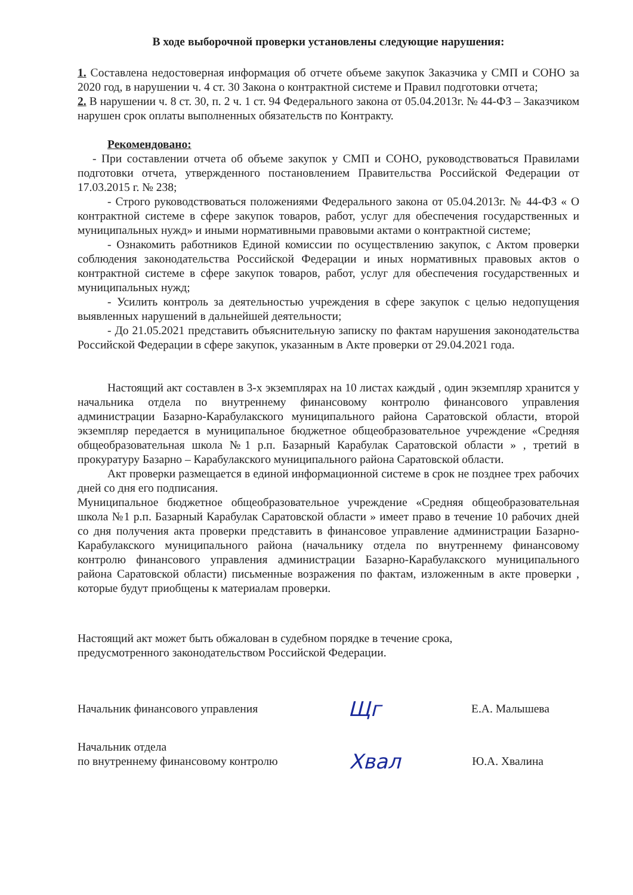В ходе выборочной проверки установлены следующие нарушения:
1. Составлена недостоверная информация об отчете объеме закупок Заказчика у СМП и СОНО за 2020 год, в нарушении ч. 4 ст. 30 Закона о контрактной системе и Правил подготовки отчета;
2. В нарушении ч. 8 ст. 30, п. 2 ч. 1 ст. 94 Федерального закона от 05.04.2013г. № 44-ФЗ – Заказчиком нарушен срок оплаты выполненных обязательств по Контракту.
Рекомендовано:
- При составлении отчета об объеме закупок у СМП и СОНО, руководствоваться Правилами подготовки отчета, утвержденного постановлением Правительства Российской Федерации от 17.03.2015 г. № 238;
- Строго руководствоваться положениями Федерального закона от 05.04.2013г. № 44-ФЗ « О контрактной системе в сфере закупок товаров, работ, услуг для обеспечения государственных и муниципальных нужд» и иными нормативными правовыми актами о контрактной системе;
- Ознакомить работников Единой комиссии по осуществлению закупок, с Актом проверки соблюдения законодательства Российской Федерации и иных нормативных правовых актов о контрактной системе в сфере закупок товаров, работ, услуг для обеспечения государственных и муниципальных нужд;
- Усилить контроль за деятельностью учреждения в сфере закупок с целью недопущения выявленных нарушений в дальнейшей деятельности;
- До 21.05.2021 представить объяснительную записку по фактам нарушения законодательства Российской Федерации в сфере закупок, указанным в Акте проверки от 29.04.2021 года.
Настоящий акт составлен в 3-х экземплярах на 10 листах каждый , один экземпляр хранится у начальника отдела по внутреннему финансовому контролю финансового управления администрации Базарно-Карабулакского муниципального района Саратовской области, второй экземпляр передается в муниципальное бюджетное общеобразовательное учреждение «Средняя общеобразовательная школа №1 р.п. Базарный Карабулак Саратовской области » , третий в прокуратуру Базарно – Карабулакского муниципального района Саратовской области.
Акт проверки размещается в единой информационной системе в срок не позднее трех рабочих дней со дня его подписания.
Муниципальное бюджетное общеобразовательное учреждение «Средняя общеобразовательная школа №1 р.п. Базарный Карабулак Саратовской области » имеет право в течение 10 рабочих дней со дня получения акта проверки представить в финансовое управление администрации Базарно-Карабулакского муниципального района (начальнику отдела по внутреннему финансовому контролю финансового управления администрации Базарно-Карабулакского муниципального района Саратовской области) письменные возражения по фактам, изложенным в акте проверки , которые будут приобщены к материалам проверки.
Настоящий акт может быть обжалован в судебном порядке в течение срока,
предусмотренного законодательством Российской Федерации.
Начальник финансового управления Щг Е.А. Малышева
Начальник отдела
по внутреннему финансовому контролю Хвал Ю.А. Хвалина